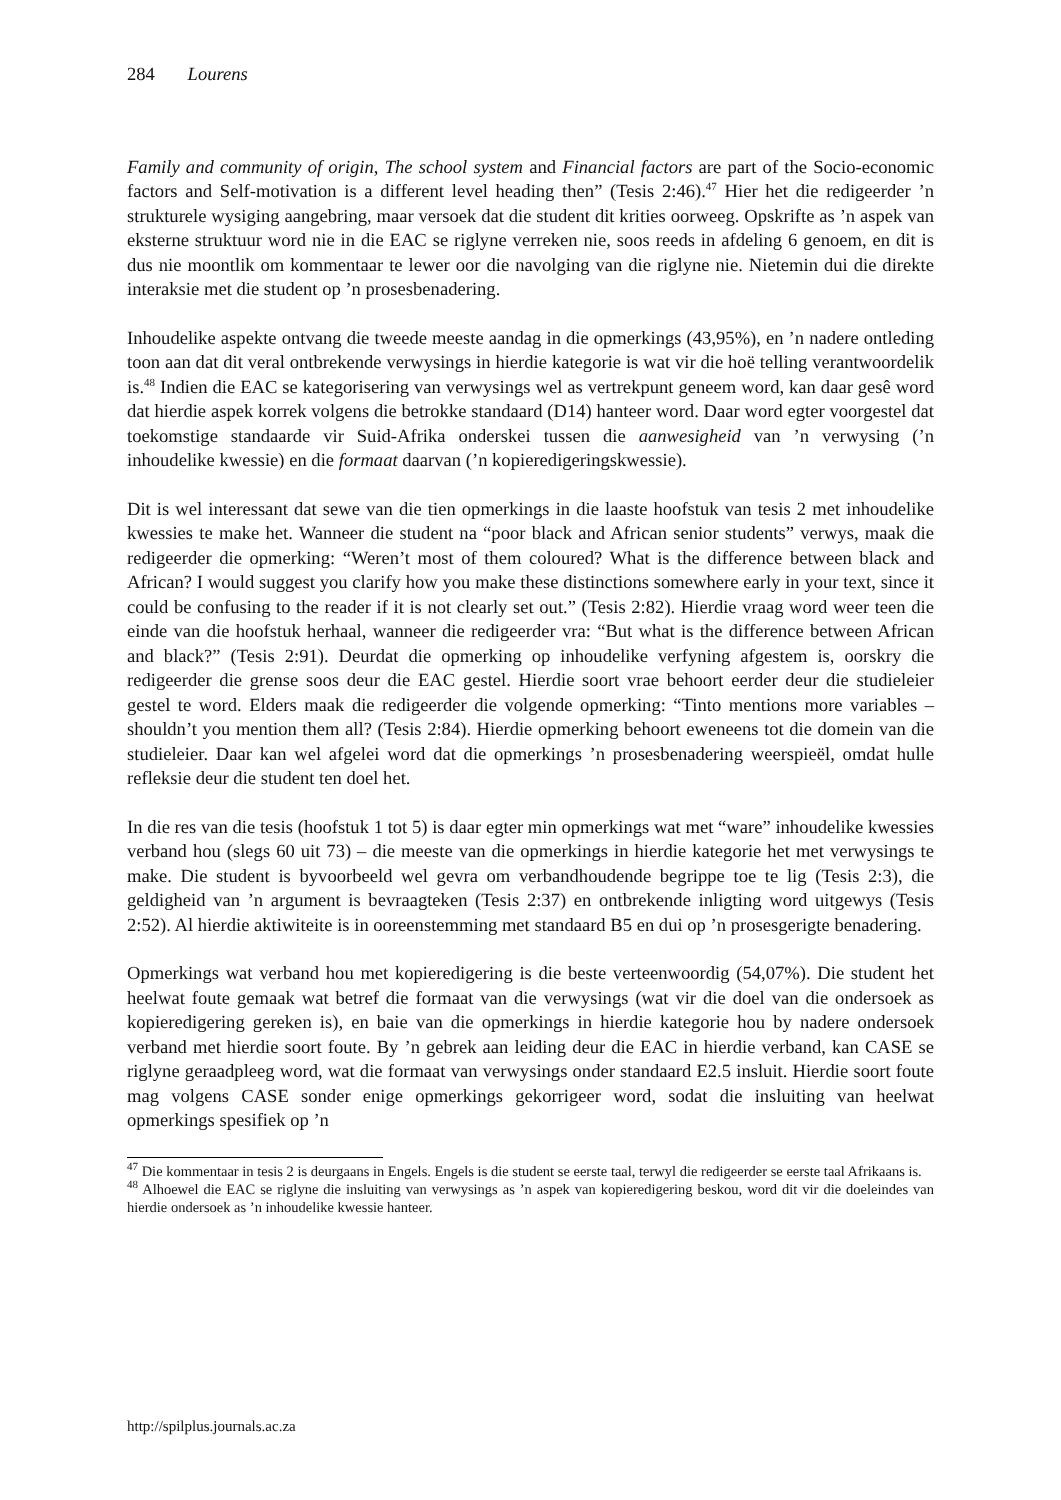284 Lourens
Family and community of origin, The school system and Financial factors are part of the Socio-economic factors and Self-motivation is a different level heading then” (Tesis 2:46).<sup>47</sup> Hier het die redigeerder ’n strukturele wysiging aangebring, maar versoek dat die student dit krities oorweeg. Opskrifte as ’n aspek van eksterne struktuur word nie in die EAC se riglyne verreken nie, soos reeds in afdeling 6 genoem, en dit is dus nie moontlik om kommentaar te lewer oor die navolging van die riglyne nie. Nietemin dui die direkte interaksie met die student op ’n prosesbenadering.
Inhoudelike aspekte ontvang die tweede meeste aandag in die opmerkings (43,95%), en ’n nadere ontleding toon aan dat dit veral ontbrekende verwysings in hierdie kategorie is wat vir die hoë telling verantwoordelik is.<sup>48</sup> Indien die EAC se kategorisering van verwysings wel as vertrekpunt geneem word, kan daar gesê word dat hierdie aspek korrek volgens die betrokke standaard (D14) hanteer word. Daar word egter voorgestel dat toekomstige standaarde vir Suid-Afrika onderskei tussen die aanwesigheid van ’n verwysing (’n inhoudelike kwessie) en die formaat daarvan (’n kopieredigeringskwessie).
Dit is wel interessant dat sewe van die tien opmerkings in die laaste hoofstuk van tesis 2 met inhoudelike kwessies te make het. Wanneer die student na “poor black and African senior students” verwys, maak die redigeerder die opmerking: “Weren’t most of them coloured? What is the difference between black and African? I would suggest you clarify how you make these distinctions somewhere early in your text, since it could be confusing to the reader if it is not clearly set out.” (Tesis 2:82). Hierdie vraag word weer teen die einde van die hoofstuk herhaal, wanneer die redigeerder vra: “But what is the difference between African and black?” (Tesis 2:91). Deurdat die opmerking op inhoudelike verfyning afgestem is, oorskry die redigeerder die grense soos deur die EAC gestel. Hierdie soort vrae behoort eerder deur die studieleier gestel te word. Elders maak die redigeerder die volgende opmerking: “Tinto mentions more variables – shouldn’t you mention them all? (Tesis 2:84). Hierdie opmerking behoort eweneens tot die domein van die studieleier. Daar kan wel afgelei word dat die opmerkings ’n prosesbenadering weerspieël, omdat hulle refleksie deur die student ten doel het.
In die res van die tesis (hoofstuk 1 tot 5) is daar egter min opmerkings wat met “ware” inhoudelike kwessies verband hou (slegs 60 uit 73) – die meeste van die opmerkings in hierdie kategorie het met verwysings te make. Die student is byvoorbeeld wel gevra om verbandhoudende begrippe toe te lig (Tesis 2:3), die geldigheid van ’n argument is bevraagteken (Tesis 2:37) en ontbrekende inligting word uitgewys (Tesis 2:52). Al hierdie aktiwiteite is in ooreenstemming met standaard B5 en dui op ’n prosesgerigte benadering.
Opmerkings wat verband hou met kopieredigering is die beste verteenwoordig (54,07%). Die student het heelwat foute gemaak wat betref die formaat van die verwysings (wat vir die doel van die ondersoek as kopieredigering gereken is), en baie van die opmerkings in hierdie kategorie hou by nadere ondersoek verband met hierdie soort foute. By ’n gebrek aan leiding deur die EAC in hierdie verband, kan CASE se riglyne geraadpleeg word, wat die formaat van verwysings onder standaard E2.5 insluit. Hierdie soort foute mag volgens CASE sonder enige opmerkings gekorrigeer word, sodat die insluiting van heelwat opmerkings spesifiek op ’n
<sup>47</sup> Die kommentaar in tesis 2 is deurgaans in Engels. Engels is die student se eerste taal, terwyl die redigeerder se eerste taal Afrikaans is.
<sup>48</sup> Alhoewel die EAC se riglyne die insluiting van verwysings as ’n aspek van kopieredigering beskou, word dit vir die doeleindes van hierdie ondersoek as ’n inhoudelike kwessie hanteer.
http://spilplus.journals.ac.za